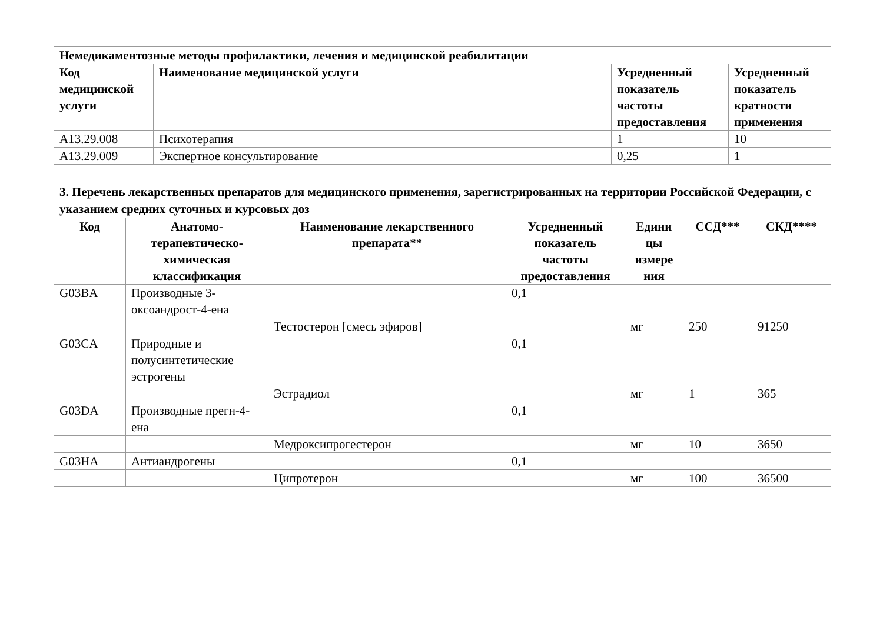| Немедикаментозные методы профилактики, лечения и медицинской реабилитации | | | |
| --- | --- | --- | --- |
| Код медицинской услуги | Наименование медицинской услуги | Усредненный показатель частоты предоставления | Усредненный показатель кратности применения |
| A13.29.008 | Психотерапия | 1 | 10 |
| A13.29.009 | Экспертное консультирование | 0,25 | 1 |
3. Перечень лекарственных препаратов для медицинского применения, зарегистрированных на территории Российской Федерации, с указанием средних суточных и курсовых доз
| Код | Анатомо-терапевтическо-химическая классификация | Наименование лекарственного препарата** | Усредненный показатель частоты предоставления | Едини цы измере ния | ССД*** | СКД**** |
| --- | --- | --- | --- | --- | --- | --- |
| G03BA | Производные 3-оксоандрост-4-ена | | 0,1 | | | |
| | | Тестостерон [смесь эфиров] | | мг | 250 | 91250 |
| G03CA | Природные и полусинтетические эстрогены | | 0,1 | | | |
| | | Эстрадиол | | мг | 1 | 365 |
| G03DA | Производные прегн-4-ена | | 0,1 | | | |
| | | Медроксипрогестерон | | мг | 10 | 3650 |
| G03HA | Антиандрогены | | 0,1 | | | |
| | | Ципротерон | | мг | 100 | 36500 |